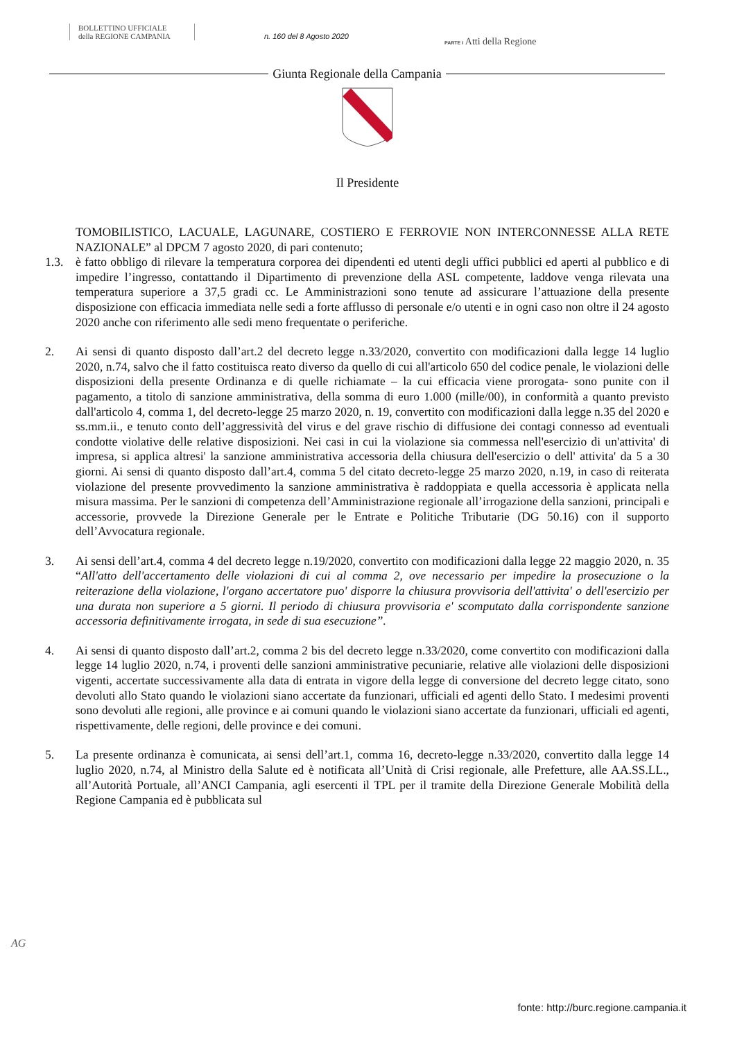BOLLETTINO UFFICIALE
della REGIONE CAMPANIA
n. 160 del 8 Agosto 2020
PARTE I Atti della Regione
Giunta Regionale della Campania
Il Presidente
TOMOBILISTICO, LACUALE, LAGUNARE, COSTIERO E FERROVIE NON INTERCON­NESSE ALLA RETE NAZIONALE” al DPCM 7 agosto 2020, di pari contenuto;
1.3. è fatto obbligo di rilevare la temperatura corporea dei dipendenti ed utenti degli uffici pubblici ed aperti al pubblico e di impedire l’ingresso, contattando il Dipartimento di prevenzione della ASL competente, laddove venga rilevata una temperatura superiore a 37,5 gradi cc. Le Amministrazio­ni sono tenute ad assicurare l’attuazione della presente disposizione con efficacia immediata nelle sedi a forte afflusso di personale e/o utenti e in ogni caso non oltre il 24 agosto 2020 anche con ri­ferimento alle sedi meno frequentate o periferiche.
2. Ai sensi di quanto disposto dall’art.2 del decreto legge n.33/2020, convertito con modificazioni dalla legge 14 luglio 2020, n.74, salvo che il fatto costituisca reato diverso da quello di cui all'articolo 650 del codice penale, le violazioni delle disposizioni della presente Ordinanza e di quelle richia­mate – la cui efficacia viene prorogata- sono punite con il pagamento, a titolo di sanzione ammini­strativa, della somma di euro 1.000 (mille/00), in conformità a quanto previsto dall'articolo 4, com­ma 1, del decreto-legge 25 marzo 2020, n. 19, convertito con modificazioni dalla legge n.35 del 2020 e ss.mm.ii., e tenuto conto dell’aggressività del virus e del grave rischio di diffusione dei con­tagi connesso ad eventuali condotte violative delle relative disposizioni. Nei casi in cui la viola­zione sia commessa nell'esercizio di un'attivita' di impresa, si applica altresi' la sanzione ammini­strativa accessoria della chiusura dell'esercizio o dell' attivita' da 5 a 30 giorni. Ai sensi di quanto disposto dall’art.4, comma 5 del citato decreto-legge 25 marzo 2020, n.19, in caso di reiterata viola­zione del presente provvedimento la sanzione amministrativa è raddoppiata e quella accessoria è ap­plicata nella misura massima. Per le sanzioni di competenza dell’Amministrazione regionale all’ir­rogazione della sanzioni, principali e accessorie, provvede la Direzione Generale per le Entrate e Politiche Tributarie (DG 50.16) con il supporto dell’Avvocatura regionale.
3. Ai sensi dell’art.4, comma 4 del decreto legge n.19/2020, convertito con modificazioni dalla legge 22 maggio 2020, n. 35 “All'atto dell'accertamento delle violazioni di cui al comma 2, ove necessa­rio per impedire la prosecuzione o la reiterazione della violazione, l'organo accertatore puo' disporre la chiusura provvisoria dell'attivita' o dell'esercizio per una durata non superiore a 5 giorni. Il periodo di chiusura provvisoria e' scomputato dalla corrispondente sanzione accesso­ria definitivamente irrogata, in sede di sua esecuzione”.
4. Ai sensi di quanto disposto dall’art.2, comma 2 bis del decreto legge n.33/2020, come convertito con modificazioni dalla legge 14 luglio 2020, n.74, i proventi delle sanzioni amministrative pecunia­rie, relative alle violazioni delle disposizioni vigenti, accertate successivamente alla data di entrata in vigore della legge di conversione del decreto legge citato, sono devoluti allo Stato quando le vio­lazioni siano accertate da funzionari, ufficiali ed agenti dello Stato. I medesimi proventi sono devo­luti alle regioni, alle province e ai comuni quando le violazioni siano accertate da funzionari, ufficia­li ed agenti, rispettivamente, delle regioni, delle province e dei comuni.
5. La presente ordinanza è comunicata, ai sensi dell’art.1, comma 16, decreto-legge n.33/2020, conver­tito dalla legge 14 luglio 2020, n.74, al Ministro della Salute ed è notificata all’Unità di Crisi regio­nale, alle Prefetture, alle AA.SS.LL., all’Autorità Portuale, all’ANCI Campania, agli esercenti il TPL per il tramite della Direzione Generale Mobilità della Regione Campania ed è pubblicata sul
AG
fonte: http://burc.regione.campania.it